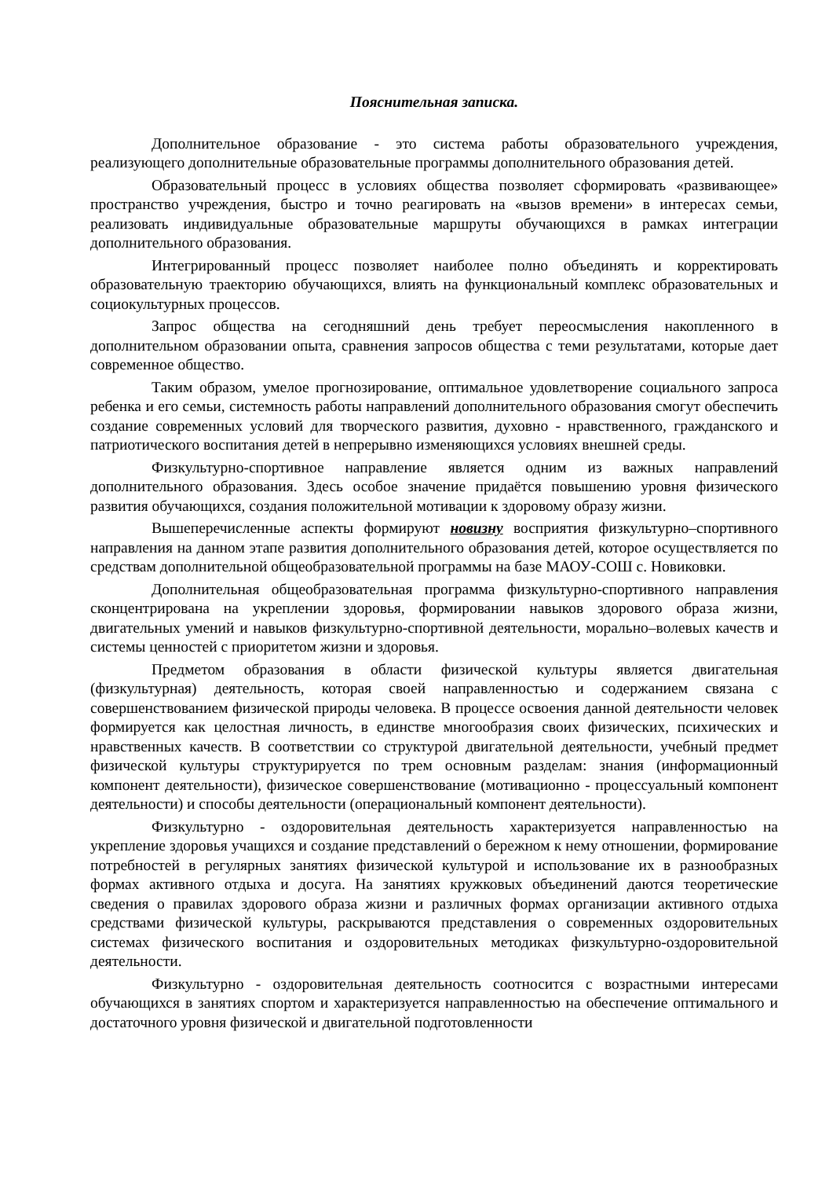Пояснительная записка.
Дополнительное образование - это система работы образовательного учреждения, реализующего дополнительные образовательные программы дополнительного образования детей.
Образовательный процесс в условиях общества позволяет сформировать «развивающее» пространство учреждения, быстро и точно реагировать на «вызов времени» в интересах семьи, реализовать индивидуальные образовательные маршруты обучающихся в рамках интеграции дополнительного образования.
Интегрированный процесс позволяет наиболее полно объединять и корректировать образовательную траекторию обучающихся, влиять на функциональный комплекс образовательных и социокультурных процессов.
Запрос общества на сегодняшний день требует переосмысления накопленного в дополнительном образовании опыта, сравнения запросов общества с теми результатами, которые дает современное общество.
Таким образом, умелое прогнозирование, оптимальное удовлетворение социального запроса ребенка и его семьи, системность работы направлений дополнительного образования смогут обеспечить создание современных условий для творческого развития, духовно - нравственного, гражданского и патриотического воспитания детей в непрерывно изменяющихся условиях внешней среды.
Физкультурно-спортивное направление является одним из важных направлений дополнительного образования. Здесь особое значение придаётся повышению уровня физического развития обучающихся, создания положительной мотивации к здоровому образу жизни.
Вышеперечисленные аспекты формируют новизну восприятия физкультурно–спортивного направления на данном этапе развития дополнительного образования детей, которое осуществляется по средствам дополнительной общеобразовательной программы на базе МАОУ-СОШ с. Новиковки.
Дополнительная общеобразовательная программа физкультурно-спортивного направления сконцентрирована на укреплении здоровья, формировании навыков здорового образа жизни, двигательных умений и навыков физкультурно-спортивной деятельности, морально–волевых качеств и системы ценностей с приоритетом жизни и здоровья.
Предметом образования в области физической культуры является двигательная (физкультурная) деятельность, которая своей направленностью и содержанием связана с совершенствованием физической природы человека. В процессе освоения данной деятельности человек формируется как целостная личность, в единстве многообразия своих физических, психических и нравственных качеств. В соответствии со структурой двигательной деятельности, учебный предмет физической культуры структурируется по трем основным разделам: знания (информационный компонент деятельности), физическое совершенствование (мотивационно - процессуальный компонент деятельности) и способы деятельности (операциональный компонент деятельности).
Физкультурно - оздоровительная деятельность характеризуется направленностью на укрепление здоровья учащихся и создание представлений о бережном к нему отношении, формирование потребностей в регулярных занятиях физической культурой и использование их в разнообразных формах активного отдыха и досуга. На занятиях кружковых объединений даются теоретические сведения о правилах здорового образа жизни и различных формах организации активного отдыха средствами физической культуры, раскрываются представления о современных оздоровительных системах физического воспитания и оздоровительных методиках физкультурно-оздоровительной деятельности.
Физкультурно - оздоровительная деятельность соотносится с возрастными интересами обучающихся в занятиях спортом и характеризуется направленностью на обеспечение оптимального и достаточного уровня физической и двигательной подготовленности